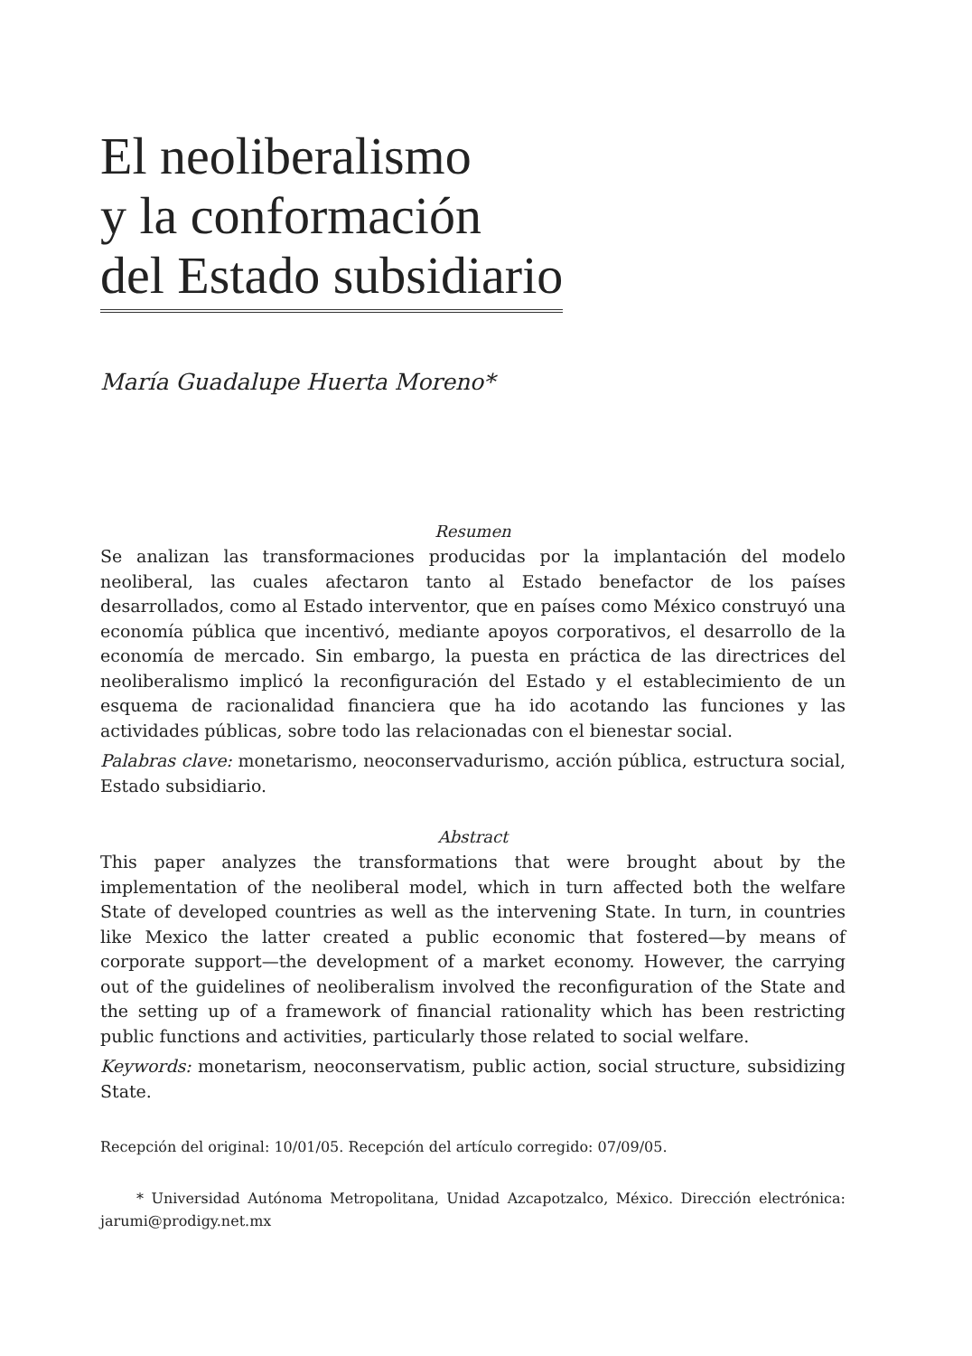El neoliberalismo
y la conformación
del Estado subsidiario
María Guadalupe Huerta Moreno*
Resumen
Se analizan las transformaciones producidas por la implantación del modelo neoliberal, las cuales afectaron tanto al Estado benefactor de los países desarrollados, como al Estado interventor, que en países como México construyó una economía pública que incentivó, mediante apoyos corporativos, el desarrollo de la economía de mercado. Sin embargo, la puesta en práctica de las directrices del neoliberalismo implicó la reconfiguración del Estado y el establecimiento de un esquema de racionalidad financiera que ha ido acotando las funciones y las actividades públicas, sobre todo las relacionadas con el bienestar social.
Palabras clave: monetarismo, neoconservadurismo, acción pública, estructura social, Estado subsidiario.
Abstract
This paper analyzes the transformations that were brought about by the implementation of the neoliberal model, which in turn affected both the welfare State of developed countries as well as the intervening State. In turn, in countries like Mexico the latter created a public economic that fostered—by means of corporate support—the development of a market economy. However, the carrying out of the guidelines of neoliberalism involved the reconfiguration of the State and the setting up of a framework of financial rationality which has been restricting public functions and activities, particularly those related to social welfare.
Keywords: monetarism, neoconservatism, public action, social structure, subsidizing State.
Recepción del original: 10/01/05. Recepción del artículo corregido: 07/09/05.
* Universidad Autónoma Metropolitana, Unidad Azcapotzalco, México. Dirección electrónica: jarumi@prodigy.net.mx